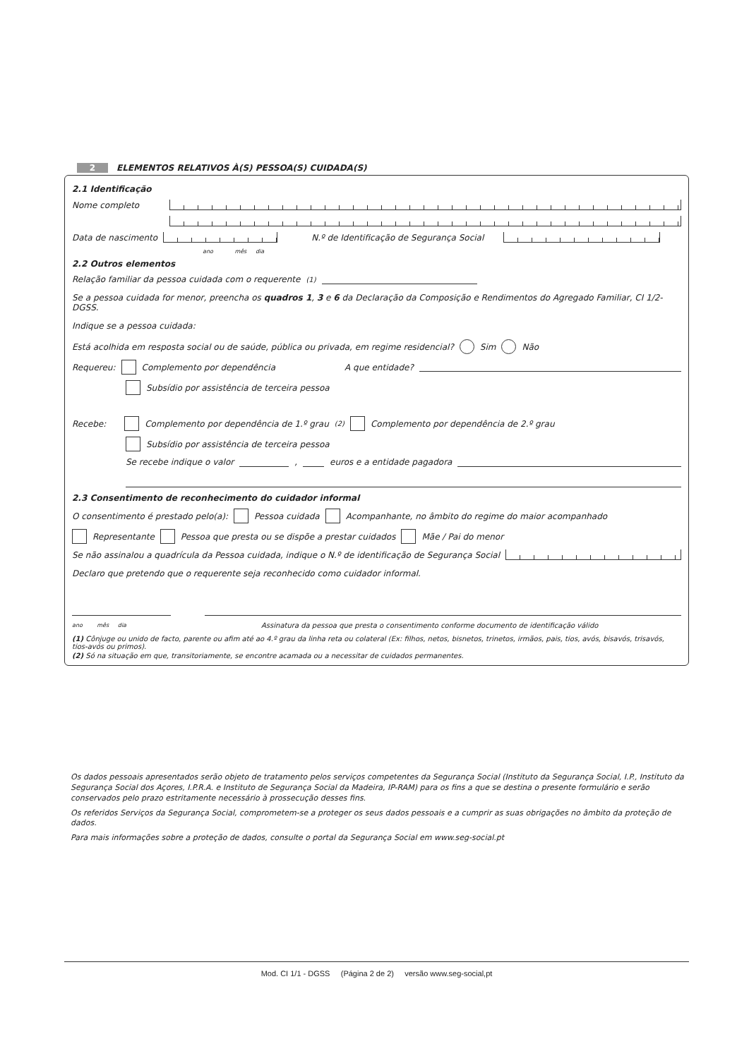2 ELEMENTOS RELATIVOS À(S) PESSOA(S) CUIDADA(S)
2.1 Identificação
Nome completo
Data de nascimento N.º de Identificação de Segurança Social
ano mês dia
2.2 Outros elementos
Relação familiar da pessoa cuidada com o requerente <sup>(1)</sup>
Se a pessoa cuidada for menor, preencha os quadros 1, 3 e 6 da Declaração da Composição e Rendimentos do Agregado Familiar, CI 1/2-DGSS.
Indique se a pessoa cuidada:
Está acolhida em resposta social ou de saúde, pública ou privada, em regime residencial? Sim Não
Requereu: Complemento por dependência A que entidade?
Subsídio por assistência de terceira pessoa
Recebe: Complemento por dependência de 1.º grau<sup>(2)</sup> Complemento por dependência de 2.º grau
Subsídio por assistência de terceira pessoa
Se recebe indique o valor , euros e a entidade pagadora
2.3 Consentimento de reconhecimento do cuidador informal
O consentimento é prestado pelo(a): Pessoa cuidada Acompanhante, no âmbito do regime do maior acompanhado
Representante Pessoa que presta ou se dispõe a prestar cuidados Mãe / Pai do menor
Se não assinalou a quadrícula da Pessoa cuidada, indique o N.º de identificação de Segurança Social
Declaro que pretendo que o requerente seja reconhecido como cuidador informal.
ano mês dia Assinatura da pessoa que presta o consentimento conforme documento de identificação válido
(1) Cônjuge ou unido de facto, parente ou afim até ao 4.º grau da linha reta ou colateral (Ex: filhos, netos, bisnetos, trinetos, irmãos, pais, tios, avós, bisavós, trisavós, tios-avós ou primos).
(2) Só na situação em que, transitoriamente, se encontre acamada ou a necessitar de cuidados permanentes.
Os dados pessoais apresentados serão objeto de tratamento pelos serviços competentes da Segurança Social (Instituto da Segurança Social, I.P., Instituto da Segurança Social dos Açores, I.P.R.A. e Instituto de Segurança Social da Madeira, IP-RAM) para os fins a que se destina o presente formulário e serão conservados pelo prazo estritamente necessário à prossecução desses fins.
Os referidos Serviços da Segurança Social, comprometem-se a proteger os seus dados pessoais e a cumprir as suas obrigações no âmbito da proteção de dados.
Para mais informações sobre a proteção de dados, consulte o portal da Segurança Social em www.seg-social.pt
Mod. CI 1/1 - DGSS (Página 2 de 2) versão www.seg-social,pt